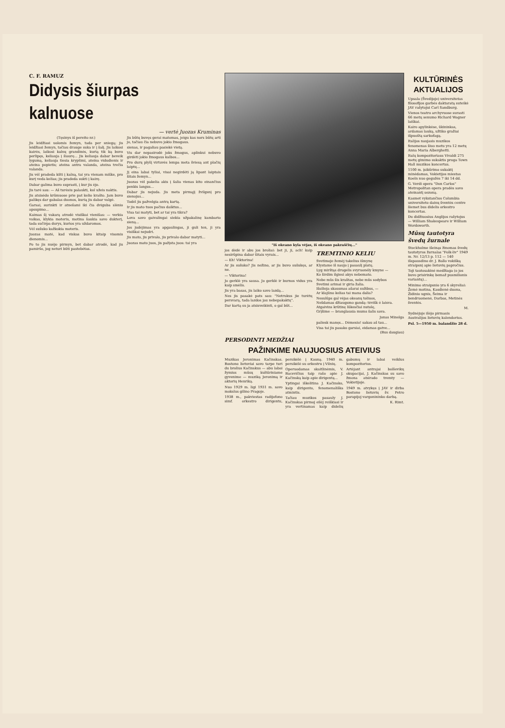C. F. RAMUZ
Didysis šiurpas kalnuose
— vertė Juozas Kruminas
(Tęsinys iš pereito nr.)
Jis leidžiasi uolomis žemyn, tada per sniegą; jis leidžiasi žemyn, tačiau drauge suka ir į šalį. Jis laikosi kairės, laikosi kalnų grandinės, kurią tik ką buvo perlipęs, keliauja į šiaurę... Jis keliauja dabar beveik lygumą, keliauja tiesia kryptimi, ateina vidudienis ir ateina popietis; ateina antra valanda, ateina trečia valanda.
Jis vėl pradeda kilti į kalną, tai yra vienam miške, pro kurį veda kelias; jis pradeda sukti į kairę.
Dabar galima buvo suprasti, į kur jis ėjo.
Jis tarė sau: — Aš turėsiu palaukti, kol užeis naktis.
Jis atsisėdo krūmuose prie pat kelio krašto. Jam buvo palikęs dar gabalas duonos, kurią jis dabar valgė.
Garsai, surinkti ir atnešami iki čia dviguba slėnio apsupimo...
Kaimas šį vakarą atrodė visiškai vienišas: — verkia vaikas, klykia moteris, motina šaukia savo dukterį, tada sučirpa durys, kurios yra uždaromos.
Vėl sušuko kažkokia moteris.
Juozas matė, kad viskas buvo kitaip visomis dienomis...
Po to jis nuėjo pirmyn, bet dabar atrodė, kad jis pamiršo, jog neturi būti pastebėtas.
Jis būtų buvęs gerai matomas, jeigu kas nors būtų arti jo, tačiau čia nebuvo jokio žmogaus.
sienas, ir pagaliau pasiekė vietą.
Vis dar nepasirodė joks žmogus, aplinkui nebuvo girdėti jokio žmogaus kalbos...
Pro durų plyšį virtuvės lempa meta šviesą ant plačių laiptų...
Jį eina labai tyliai, visai negirdėti ją lipant laiptais šitais žemyn...
Juozas vėl pakelia akis į šalia vienas kito einančius penkis langus...
Dabar jis nejuda. Jis meta pirmąjį žvilgsnį pro sienojus...
Todėl jis pažvelgia antrą kartą.
Ir jis mato tuos pačius daiktus...
Visa tai matyti, bet ar tai yra tikra?
Lova savo gaivalingai siekia užpakalinę kambario sieną...
Jos judėjimas yra apgaulingas, ji guli ten, ji yra visiškai nejudri.
Jis mato, jis privalo, jis privalo dabar matyti...
Juozas mato juos, jis pažįsta juos: tai yra
"Iš okeano kyla vėjas, iš okeano pakraščių..."
jos dėdė ir abu jos broliai: bet ji, ji, ach! kaip nesirūpina dabar šitais vyrais...
— Eh! Viktorina!
Ar jis sušuko? Jis nežino, ar jis buvo sušukęs, ar ne.
— Viktorina!
Jo gerklė yra sausa. Jo gerklė ir burnos vidus yra kaip smėlis.
Jis yra basas, jis laiko savo lazdą...
Nes jis pasakė pats sau: "Netrukus jie turėtų persvarą, tada lazdos jau nebepakaktų".
Dar kartą su ja atsisveikinti, o gal būt...
TREMTINIO KELIU
Svetimoje žemėj takelius išmynę
Klystame iš naujo į pasaulį platų.
Lyg mirštąs drugelis svyruonėly kmyne —
Ko širdim ilgiesi akys nebemato.
Nebe mūs šis kraštas, nebe mūs sodybos
Svetimi arimai ir giria žalia.
Išsilieja skausmas ašarai sužibus, —
Ar klajūno kelias tai mana dalia?
Nesulūps gal vėjas okeanų toliuos,
Nešdamas džiaugsmo gandą: tėvišk ė laisva.
Atgaivins krūtinę lūkesčiai nutolę,
Grįšime — branglausia mums šalis sava.
Jonas Minelga
paliesk manęs... Dėmesio! sakau aš tau...
Visa tai jis pasako garsiai, eidamas gatve... (Bus daugiau)
PERSODINTI MEDŽIAI
PAŽINKIME NAUJUOSIUS ATEIVIUS
Muzikas Jeronimas Kačinskas. Bostono lietuviai savo tarpe turi du brolius Kačinskus — abu labai žymius mūsų kultūriniame gyvenime — muziką Jeronimą ir aktorių Henriką.
Nuo 1929 m. ligi 1931 m. savo mokslus gilino Pragoje.
1938 m., pakviestas radijofono simf. orkestro dirigentu, persikėlė į Kauną. 1940 m. persikėlė su orkestru į Vilnių.
Operuodamas skaitlinėmis, V. Bacevičius taip rašo apie J. Kačinską kaip apie dirigentą...
Yptingai iškelitina J. Kačinsko, kaip dirigento, fenomenališka atmintis.
Tačiau muzikos pasauly J. Kačinskas pirmoj eilėj reiškiasi ir yra vertinamas kaip didelių gabumų ir labai veiklus kompozitorius.
Artėjant antrajai bolševikų okupacijai, J. Kačinskas su savo žmona atsirado tremty — Vokietijoje.
1949 m. atvykęs į JAV ir dirba Bostono lietuvių šv. Petro parapijoj vargonininko darbą.
K. Rimt.
KULTŪRINĖS AKTUALIJOS
Upsala (Švedijoje) universitetas filosofijos garbės daktaratą suteikė JAV rašytojui Carl Sandburg.
Vienos teatro archyvuose surasti 66 metų senumo Richard Wagner laiškai.
Kairo apylinkėse, ūkininkas, ardamas lauką, užtiko gražiai išpuoštą sarkofagą.
Italijos naujasis muzikos fenomenas šiuo metu yra 12 metų Anna Maria Alberghetti.
Italų kompozitoriaus Vivaldi 275 metų gimimo sukaktis proga Town Hall muzikos koncertus.
1100 m. įsikūrimo sukaktį minėdamas, Vokietijos miestas Koeln nuo gegužės 7 iki 14 dd.
G. Verdi opera "Don Carlos" Metropolitan opera pradės savo ateinantį sezoną.
Kasmet vykstančios Columbia universiteto dainų šventės centre šiemet bus didelis orkestro koncertas.
Du didžiuosius Anglijos rašytojus — William Shakespeare ir William Wordsworth.
Mūsų tautotyra švedų žurnale
Stockholme išeinąs žinomas švedų tautotyros žurnalas "Folk-liv" 1949 m. Nr. 12/13 p. 112 — 140 išspausdino dr. J. Ballo vokišką straipsnį apie lietuvių papročius.
Toji tautosakinė medžiaga (o jos buvo prisirinkę bemaž pusmilionis variantų)...
Minimo straipsnio yra 6 skyreliai: Žemė motina, Kasdienė duona, Židinio ugnis, Šeima ir bendruomenė, Darbas, Metinės šventės.
M.
Sydnėjuje išėjo pirmasis Australijos lietuvių kalendorius.
Psl. 5—1950 m. balandžio 28 d.